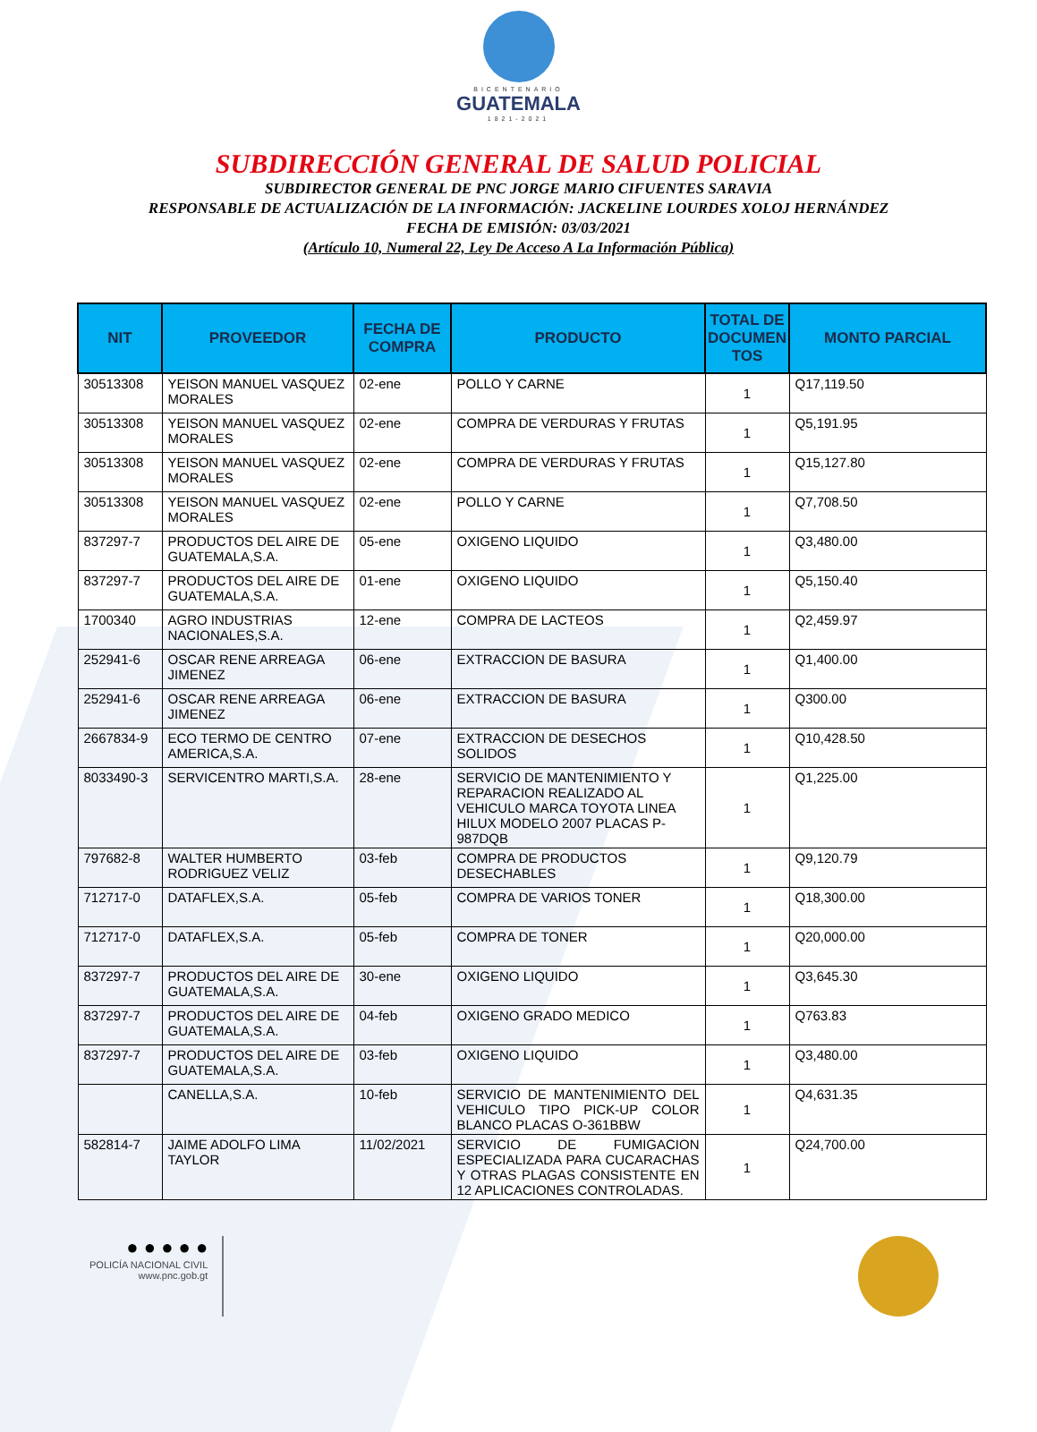BICENTENARIO
GUATEMALA
1821-2021
SUBDIRECCIÓN GENERAL DE SALUD POLICIAL
SUBDIRECTOR GENERAL DE PNC JORGE MARIO CIFUENTES SARAVIA
RESPONSABLE DE ACTUALIZACIÓN DE LA INFORMACIÓN: JACKELINE LOURDES XOLOJ HERNÁNDEZ
FECHA DE EMISIÓN: 03/03/2021
(Artículo 10, Numeral 22, Ley De Acceso A La Información Pública)
| NIT | PROVEEDOR | FECHA DE COMPRA | PRODUCTO | TOTAL DE DOCUMEN TOS | MONTO PARCIAL |
| --- | --- | --- | --- | --- | --- |
| 30513308 | YEISON MANUEL VASQUEZ MORALES | 02-ene | POLLO Y CARNE | 1 | Q17,119.50 |
| 30513308 | YEISON MANUEL VASQUEZ MORALES | 02-ene | COMPRA DE VERDURAS Y FRUTAS | 1 | Q5,191.95 |
| 30513308 | YEISON MANUEL VASQUEZ MORALES | 02-ene | COMPRA DE VERDURAS Y FRUTAS | 1 | Q15,127.80 |
| 30513308 | YEISON MANUEL VASQUEZ MORALES | 02-ene | POLLO Y CARNE | 1 | Q7,708.50 |
| 837297-7 | PRODUCTOS DEL AIRE DE GUATEMALA,S.A. | 05-ene | OXIGENO LIQUIDO | 1 | Q3,480.00 |
| 837297-7 | PRODUCTOS DEL AIRE DE GUATEMALA,S.A. | 01-ene | OXIGENO LIQUIDO | 1 | Q5,150.40 |
| 1700340 | AGRO INDUSTRIAS NACIONALES,S.A. | 12-ene | COMPRA DE LACTEOS | 1 | Q2,459.97 |
| 252941-6 | OSCAR RENE ARREAGA JIMENEZ | 06-ene | EXTRACCION DE BASURA | 1 | Q1,400.00 |
| 252941-6 | OSCAR RENE ARREAGA JIMENEZ | 06-ene | EXTRACCION DE BASURA | 1 | Q300.00 |
| 2667834-9 | ECO TERMO DE CENTRO AMERICA,S.A. | 07-ene | EXTRACCION DE DESECHOS SOLIDOS | 1 | Q10,428.50 |
| 8033490-3 | SERVICENTRO MARTI,S.A. | 28-ene | SERVICIO DE MANTENIMIENTO Y REPARACION REALIZADO AL VEHICULO MARCA TOYOTA LINEA HILUX MODELO 2007 PLACAS P-987DQB | 1 | Q1,225.00 |
| 797682-8 | WALTER HUMBERTO RODRIGUEZ VELIZ | 03-feb | COMPRA DE PRODUCTOS DESECHABLES | 1 | Q9,120.79 |
| 712717-0 | DATAFLEX,S.A. | 05-feb | COMPRA DE VARIOS TONER | 1 | Q18,300.00 |
| 712717-0 | DATAFLEX,S.A. | 05-feb | COMPRA DE TONER | 1 | Q20,000.00 |
| 837297-7 | PRODUCTOS DEL AIRE DE GUATEMALA,S.A. | 30-ene | OXIGENO LIQUIDO | 1 | Q3,645.30 |
| 837297-7 | PRODUCTOS DEL AIRE DE GUATEMALA,S.A. | 04-feb | OXIGENO GRADO MEDICO | 1 | Q763.83 |
| 837297-7 | PRODUCTOS DEL AIRE DE GUATEMALA,S.A. | 03-feb | OXIGENO LIQUIDO | 1 | Q3,480.00 |
| | CANELLA,S.A. | 10-feb | SERVICIO DE MANTENIMIENTO DEL VEHICULO TIPO PICK-UP COLOR BLANCO PLACAS O-361BBW | 1 | Q4,631.35 |
| 582814-7 | JAIME ADOLFO LIMA TAYLOR | 11/02/2021 | SERVICIO DE FUMIGACION ESPECIALIZADA PARA CUCARACHAS Y OTRAS PLAGAS CONSISTENTE EN 12 APLICACIONES CONTROLADAS. | 1 | Q24,700.00 |
● ● ● ● ●
POLICÍA NACIONAL CIVIL
www.pnc.gob.gt